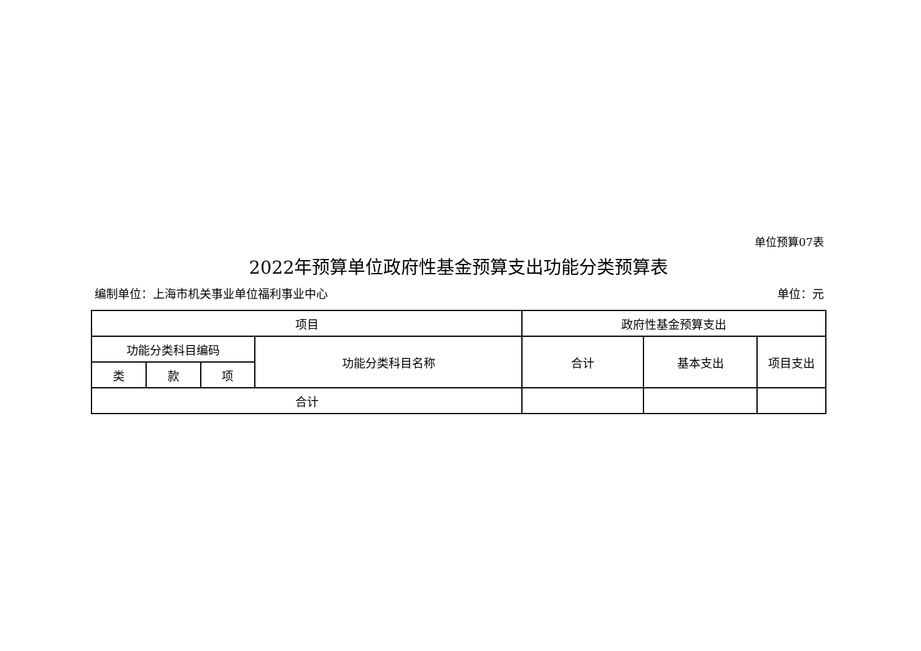单位预算07表
2022年预算单位政府性基金预算支出功能分类预算表
编制单位：上海市机关事业单位福利事业中心 单位：元
| 项目 | | | | 政府性基金预算支出 | | |
| --- | --- | --- | --- | --- | --- | --- |
| 功能分类科目编码 | | | 功能分类科目名称 | 合计 | 基本支出 | 项目支出 |
| 类 | 款 | 项 | | | | |
| 合计 | | | | | | |